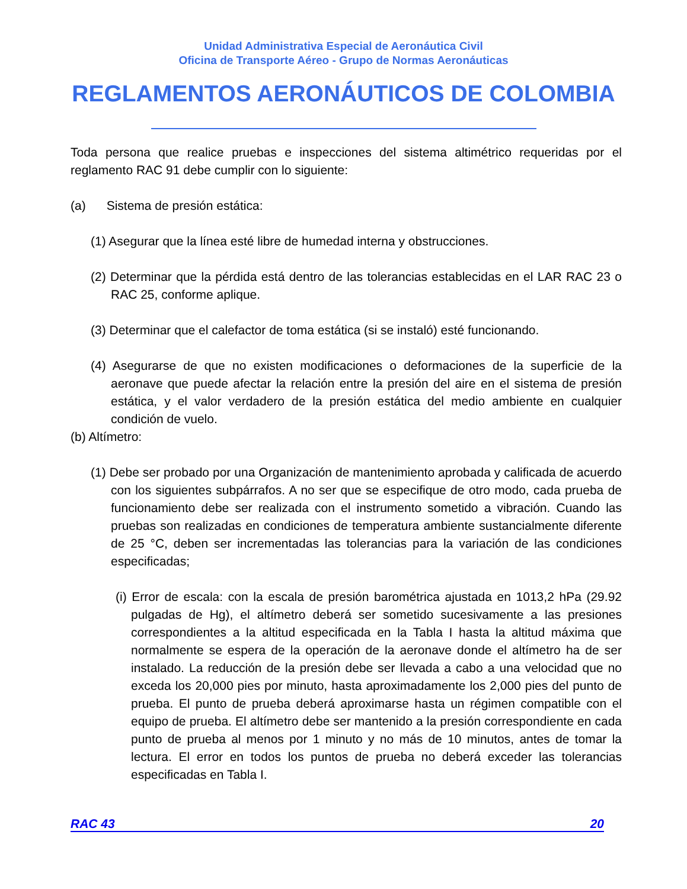Unidad Administrativa Especial de Aeronáutica Civil
Oficina de Transporte Aéreo - Grupo de Normas Aeronáuticas
REGLAMENTOS AERONÁUTICOS DE COLOMBIA
Toda persona que realice pruebas e inspecciones del sistema altimétrico requeridas por el reglamento RAC 91 debe cumplir con lo siguiente:
(a) Sistema de presión estática:
(1) Asegurar que la línea esté libre de humedad interna y obstrucciones.
(2) Determinar que la pérdida está dentro de las tolerancias establecidas en el LAR RAC 23 o RAC 25, conforme aplique.
(3) Determinar que el calefactor de toma estática (si se instaló) esté funcionando.
(4) Asegurarse de que no existen modificaciones o deformaciones de la superficie de la aeronave que puede afectar la relación entre la presión del aire en el sistema de presión estática, y el valor verdadero de la presión estática del medio ambiente en cualquier condición de vuelo.
(b) Altímetro:
(1) Debe ser probado por una Organización de mantenimiento aprobada y calificada de acuerdo con los siguientes subpárrafos. A no ser que se especifique de otro modo, cada prueba de funcionamiento debe ser realizada con el instrumento sometido a vibración. Cuando las pruebas son realizadas en condiciones de temperatura ambiente sustancialmente diferente de 25 °C, deben ser incrementadas las tolerancias para la variación de las condiciones especificadas;
(i) Error de escala: con la escala de presión barométrica ajustada en 1013,2 hPa (29.92 pulgadas de Hg), el altímetro deberá ser sometido sucesivamente a las presiones correspondientes a la altitud especificada en la Tabla I hasta la altitud máxima que normalmente se espera de la operación de la aeronave donde el altímetro ha de ser instalado. La reducción de la presión debe ser llevada a cabo a una velocidad que no exceda los 20,000 pies por minuto, hasta aproximadamente los 2,000 pies del punto de prueba. El punto de prueba deberá aproximarse hasta un régimen compatible con el equipo de prueba. El altímetro debe ser mantenido a la presión correspondiente en cada punto de prueba al menos por 1 minuto y no más de 10 minutos, antes de tomar la lectura. El error en todos los puntos de prueba no deberá exceder las tolerancias especificadas en Tabla I.
RAC 43 20